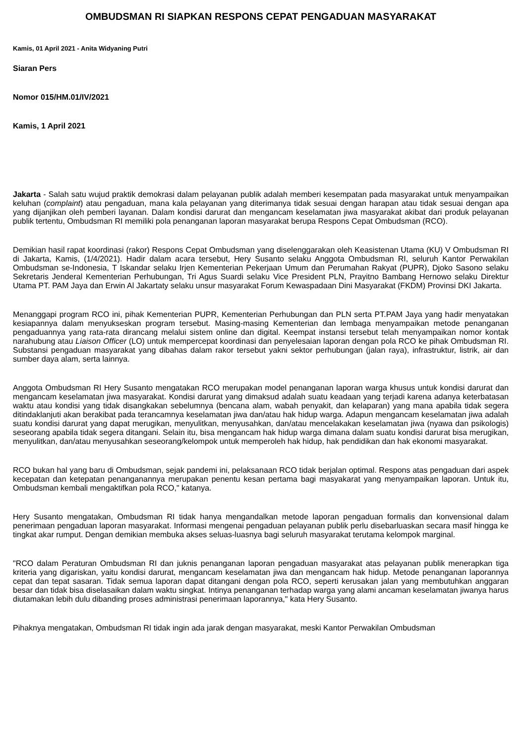OMBUDSMAN RI SIAPKAN RESPONS CEPAT PENGADUAN MASYARAKAT
Kamis, 01 April 2021 - Anita Widyaning Putri
Siaran Pers
Nomor 015/HM.01/IV/2021
Kamis, 1 April 2021
Jakarta - Salah satu wujud praktik demokrasi dalam pelayanan publik adalah memberi kesempatan pada masyarakat untuk menyampaikan keluhan (complaint) atau pengaduan, mana kala pelayanan yang diterimanya tidak sesuai dengan harapan atau tidak sesuai dengan apa yang dijanjikan oleh pemberi layanan. Dalam kondisi darurat dan mengancam keselamatan jiwa masyarakat akibat dari produk pelayanan publik tertentu, Ombudsman RI memiliki pola penanganan laporan masyarakat berupa Respons Cepat Ombudsman (RCO).
Demikian hasil rapat koordinasi (rakor) Respons Cepat Ombudsman yang diselenggarakan oleh Keasistenan Utama (KU) V Ombudsman RI di Jakarta, Kamis, (1/4/2021). Hadir dalam acara tersebut, Hery Susanto selaku Anggota Ombudsman RI, seluruh Kantor Perwakilan Ombudsman se-Indonesia, T Iskandar selaku Irjen Kementerian Pekerjaan Umum dan Perumahan Rakyat (PUPR), Djoko Sasono selaku Sekretaris Jenderal Kementerian Perhubungan, Tri Agus Suardi selaku Vice President PLN, Prayitno Bambang Hernowo selaku Direktur Utama PT. PAM Jaya dan Erwin Al Jakartaty selaku unsur masyarakat Forum Kewaspadaan Dini Masyarakat (FKDM) Provinsi DKI Jakarta.
Menanggapi program RCO ini, pihak Kementerian PUPR, Kementerian Perhubungan dan PLN serta PT.PAM Jaya yang hadir menyatakan kesiapannya dalam menyukseskan program tersebut. Masing-masing Kementerian dan lembaga menyampaikan metode penanganan pengaduannya yang rata-rata dirancang melalui sistem online dan digital. Keempat instansi tersebut telah menyampaikan nomor kontak narahubung atau Liaison Officer (LO) untuk mempercepat koordinasi dan penyelesaian laporan dengan pola RCO ke pihak Ombudsman RI. Substansi pengaduan masyarakat yang dibahas dalam rakor tersebut yakni sektor perhubungan (jalan raya), infrastruktur, listrik, air dan sumber daya alam, serta lainnya.
Anggota Ombudsman RI Hery Susanto mengatakan RCO merupakan model penanganan laporan warga khusus untuk kondisi darurat dan mengancam keselamatan jiwa masyarakat. Kondisi darurat yang dimaksud adalah suatu keadaan yang terjadi karena adanya keterbatasan waktu atau kondisi yang tidak disangkakan sebelumnya (bencana alam, wabah penyakit, dan kelaparan) yang mana apabila tidak segera ditindaklanjuti akan berakibat pada terancamnya keselamatan jiwa dan/atau hak hidup warga. Adapun mengancam keselamatan jiwa adalah suatu kondisi darurat yang dapat merugikan, menyulitkan, menyusahkan, dan/atau mencelakakan keselamatan jiwa (nyawa dan psikologis) seseorang apabila tidak segera ditangani. Selain itu, bisa mengancam hak hidup warga dimana dalam suatu kondisi darurat bisa merugikan, menyulitkan, dan/atau menyusahkan seseorang/kelompok untuk memperoleh hak hidup, hak pendidikan dan hak ekonomi masyarakat.
RCO bukan hal yang baru di Ombudsman, sejak pandemi ini, pelaksanaan RCO tidak berjalan optimal. Respons atas pengaduan dari aspek kecepatan dan ketepatan penanganannya merupakan penentu kesan pertama bagi masyakarat yang menyampaikan laporan. Untuk itu, Ombudsman kembali mengaktifkan pola RCO," katanya.
Hery Susanto mengatakan, Ombudsman RI tidak hanya mengandalkan metode laporan pengaduan formalis dan konvensional dalam penerimaan pengaduan laporan masyarakat. Informasi mengenai pengaduan pelayanan publik perlu disebarluaskan secara masif hingga ke tingkat akar rumput. Dengan demikian membuka akses seluas-luasnya bagi seluruh masyarakat terutama kelompok marginal.
"RCO dalam Peraturan Ombudsman RI dan juknis penanganan laporan pengaduan masyarakat atas pelayanan publik menerapkan tiga kriteria yang digariskan, yaitu kondisi darurat, mengancam keselamatan jiwa dan mengancam hak hidup. Metode penanganan laporannya cepat dan tepat sasaran. Tidak semua laporan dapat ditangani dengan pola RCO, seperti kerusakan jalan yang membutuhkan anggaran besar dan tidak bisa diselasaikan dalam waktu singkat. Intinya penanganan terhadap warga yang alami ancaman keselamatan jiwanya harus diutamakan lebih dulu dibanding proses administrasi penerimaan laporannya," kata Hery Susanto.
Pihaknya mengatakan, Ombudsman RI tidak ingin ada jarak dengan masyarakat, meski Kantor Perwakilan Ombudsman